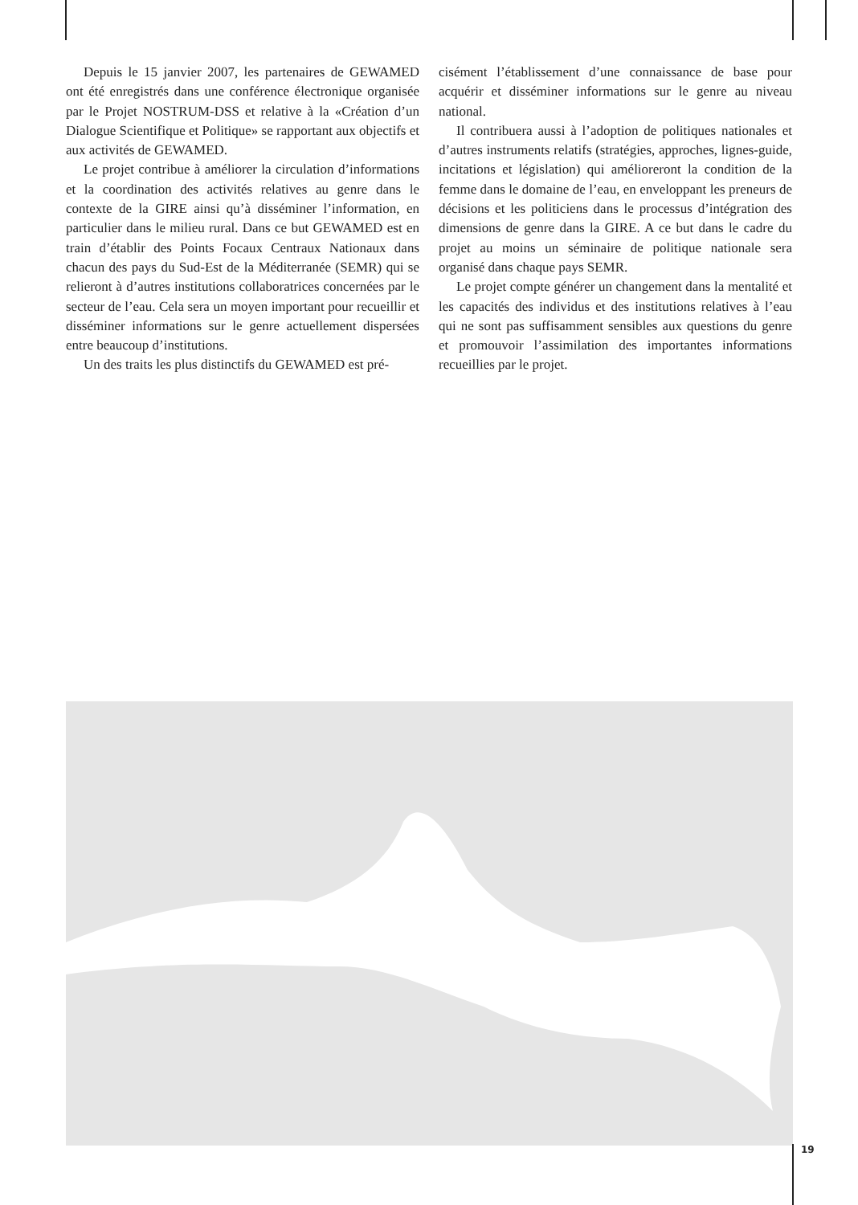Depuis le 15 janvier 2007, les partenaires de GEWAMED ont été enregistrés dans une conférence électronique organisée par le Projet NOSTRUM-DSS et relative à la «Création d’un Dialogue Scientifique et Politique» se rapportant aux objectifs et aux activités de GEWAMED.
Le projet contribue à améliorer la circulation d’informations et la coordination des activités relatives au genre dans le contexte de la GIRE ainsi qu’à disséminer l’information, en particulier dans le milieu rural. Dans ce but GEWAMED est en train d’établir des Points Focaux Centraux Nationaux dans chacun des pays du Sud-Est de la Méditerranée (SEMR) qui se relieront à d’autres institutions collaboratrices concernées par le secteur de l’eau. Cela sera un moyen important pour recueillir et disséminer informations sur le genre actuellement dispersées entre beaucoup d’institutions.
Un des traits les plus distinctifs du GEWAMED est pré-
cisément l’établissement d’une connaissance de base pour acquérir et disséminer informations sur le genre au niveau national.
Il contribuera aussi à l’adoption de politiques nationales et d’autres instruments relatifs (stratégies, approches, lignes-guide, incitations et législation) qui amélioreront la condition de la femme dans le domaine de l’eau, en enveloppant les preneurs de décisions et les politiciens dans le processus d’intégration des dimensions de genre dans la GIRE. A ce but dans le cadre du projet au moins un séminaire de politique nationale sera organisé dans chaque pays SEMR.
Le projet compte générer un changement dans la mentalité et les capacités des individus et des institutions relatives à l’eau qui ne sont pas suffisamment sensibles aux questions du genre et promouvoir l’assimilation des importantes informations recueillies par le projet.
19